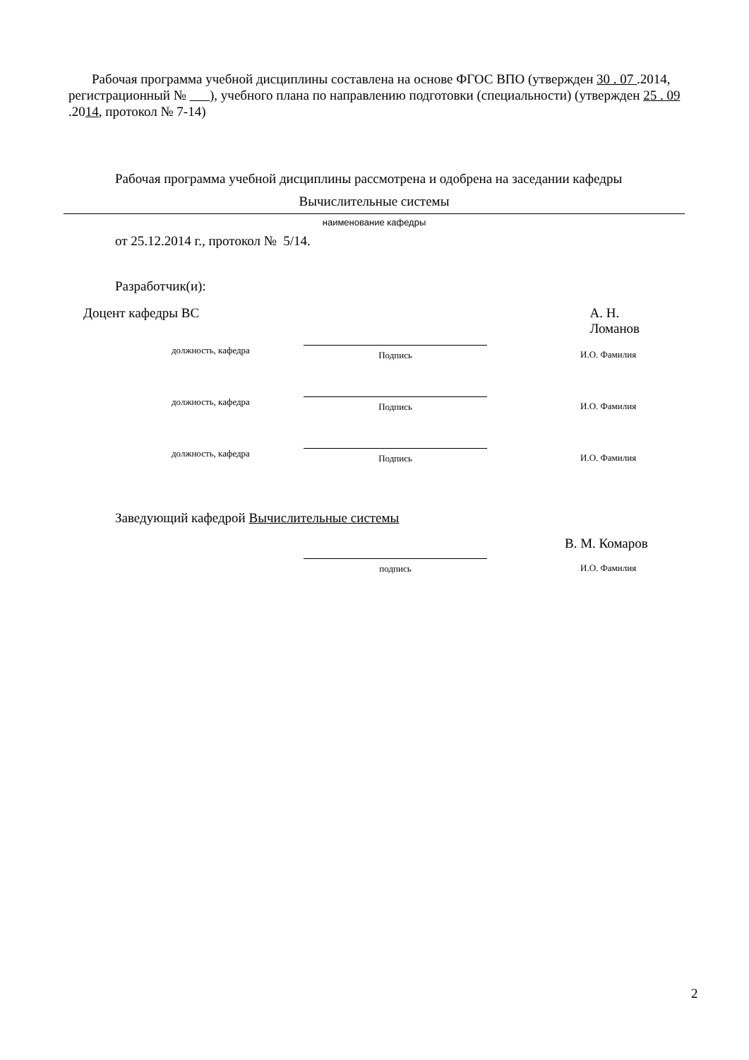Рабочая программа учебной дисциплины составлена на основе ФГОС ВПО (утвержден 30 . 07 .2014, регистрационный № ), учебного плана по направлению подготовки (специальности) (утвержден 25 . 09 .2014, протокол № 7-14)
Рабочая программа учебной дисциплины рассмотрена и одобрена на заседании кафедры
Вычислительные системы
наименование кафедры
от 25.12.2014 г., протокол № 5/14.
Разработчик(и):
Доцент кафедры ВС А. Н. Ломанов
должность, кафедра Подпись И.О. Фамилия
должность, кафедра Подпись И.О. Фамилия
должность, кафедра Подпись И.О. Фамилия
Заведующий кафедрой Вычислительные системы
В. М. Комаров
подпись И.О. Фамилия
2